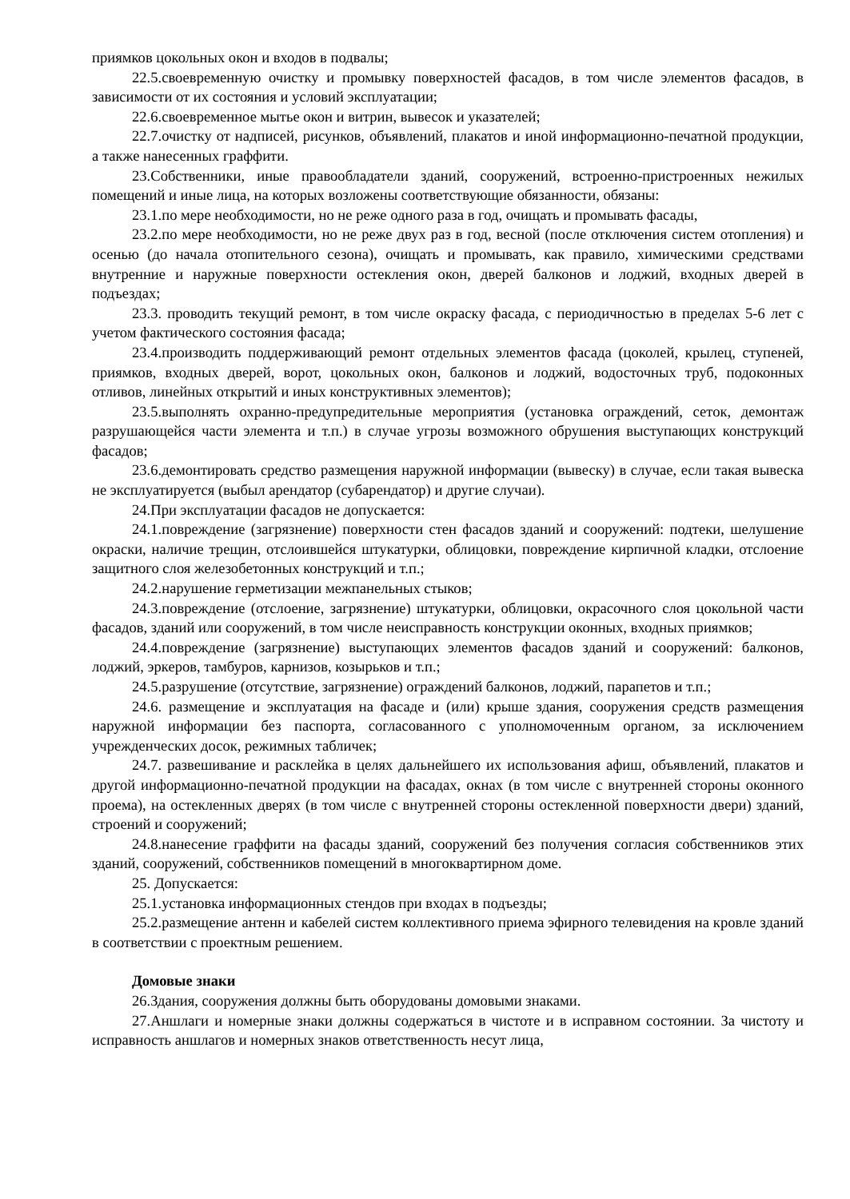приямков цокольных окон и входов в подвалы;
22.5.своевременную очистку и промывку поверхностей фасадов, в том числе элементов фасадов, в зависимости от их состояния и условий эксплуатации;
22.6.своевременное мытье окон и витрин, вывесок и указателей;
22.7.очистку от надписей, рисунков, объявлений, плакатов и иной информационно-печатной продукции, а также нанесенных граффити.
23.Собственники, иные правообладатели зданий, сооружений, встроенно-пристроенных нежилых помещений и иные лица, на которых возложены соответствующие обязанности, обязаны:
23.1.по мере необходимости, но не реже одного раза в год, очищать и промывать фасады,
23.2.по мере необходимости, но не реже двух раз в год, весной (после отключения систем отопления) и осенью (до начала отопительного сезона), очищать и промывать, как правило, химическими средствами внутренние и наружные поверхности остекления окон, дверей балконов и лоджий, входных дверей в подъездах;
23.3. проводить текущий ремонт, в том числе окраску фасада, с периодичностью в пределах 5-6 лет с учетом фактического состояния фасада;
23.4.производить поддерживающий ремонт отдельных элементов фасада (цоколей, крылец, ступеней, приямков, входных дверей, ворот, цокольных окон, балконов и лоджий, водосточных труб, подоконных отливов, линейных открытий и иных конструктивных элементов);
23.5.выполнять охранно-предупредительные мероприятия (установка ограждений, сеток, демонтаж разрушающейся части элемента и т.п.) в случае угрозы возможного обрушения выступающих конструкций фасадов;
23.6.демонтировать средство размещения наружной информации (вывеску) в случае, если такая вывеска не эксплуатируется (выбыл арендатор (субарендатор) и другие случаи).
24.При эксплуатации фасадов не допускается:
24.1.повреждение (загрязнение) поверхности стен фасадов зданий и сооружений: подтеки, шелушение окраски, наличие трещин, отслоившейся штукатурки, облицовки, повреждение кирпичной кладки, отслоение защитного слоя железобетонных конструкций и т.п.;
24.2.нарушение герметизации межпанельных стыков;
24.3.повреждение (отслоение, загрязнение) штукатурки, облицовки, окрасочного слоя цокольной части фасадов, зданий или сооружений, в том числе неисправность конструкции оконных, входных приямков;
24.4.повреждение (загрязнение) выступающих элементов фасадов зданий и сооружений: балконов, лоджий, эркеров, тамбуров, карнизов, козырьков и т.п.;
24.5.разрушение (отсутствие, загрязнение) ограждений балконов, лоджий, парапетов и т.п.;
24.6. размещение и эксплуатация на фасаде и (или) крыше здания, сооружения средств размещения наружной информации без паспорта, согласованного с уполномоченным органом, за исключением учрежденческих досок, режимных табличек;
24.7. развешивание и расклейка в целях дальнейшего их использования афиш, объявлений, плакатов и другой информационно-печатной продукции на фасадах, окнах (в том числе с внутренней стороны оконного проема), на остекленных дверях (в том числе с внутренней стороны остекленной поверхности двери) зданий, строений и сооружений;
24.8.нанесение граффити на фасады зданий, сооружений без получения согласия собственников этих зданий, сооружений, собственников помещений в многоквартирном доме.
25. Допускается:
25.1.установка информационных стендов при входах в подъезды;
25.2.размещение антенн и кабелей систем коллективного приема эфирного телевидения на кровле зданий в соответствии с проектным решением.
Домовые знаки
26.Здания, сооружения должны быть оборудованы домовыми знаками.
27.Аншлаги и номерные знаки должны содержаться в чистоте и в исправном состоянии. За чистоту и исправность аншлагов и номерных знаков ответственность несут лица,